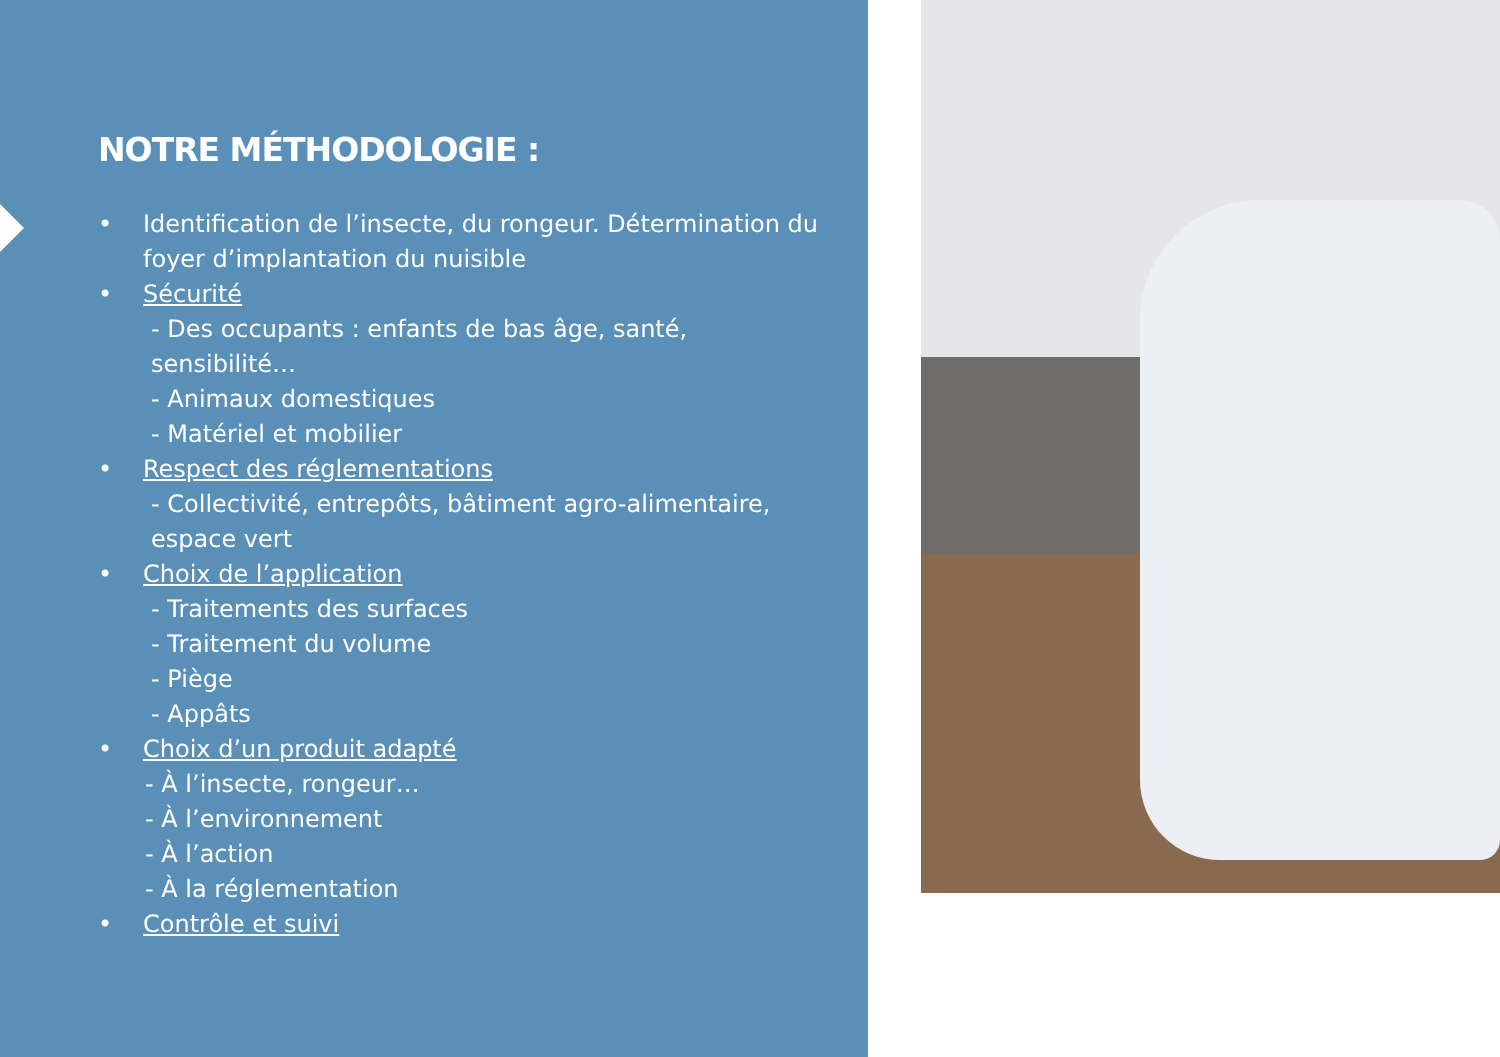NOTRE MÉTHODOLOGIE :
• Identification de l’insecte, du rongeur. Détermination du foyer d’implantation du nuisible
• Sécurité
- Des occupants : enfants de bas âge, santé, sensibilité…
- Animaux domestiques
- Matériel et mobilier
• Respect des réglementations
- Collectivité, entrepôts, bâtiment agro-alimentaire, espace vert
• Choix de l’application
- Traitements des surfaces
- Traitement du volume
- Piège
- Appâts
• Choix d’un produit adapté
- À l’insecte, rongeur…
- À l’environnement
- À l’action
- À la réglementation
• Contrôle et suivi